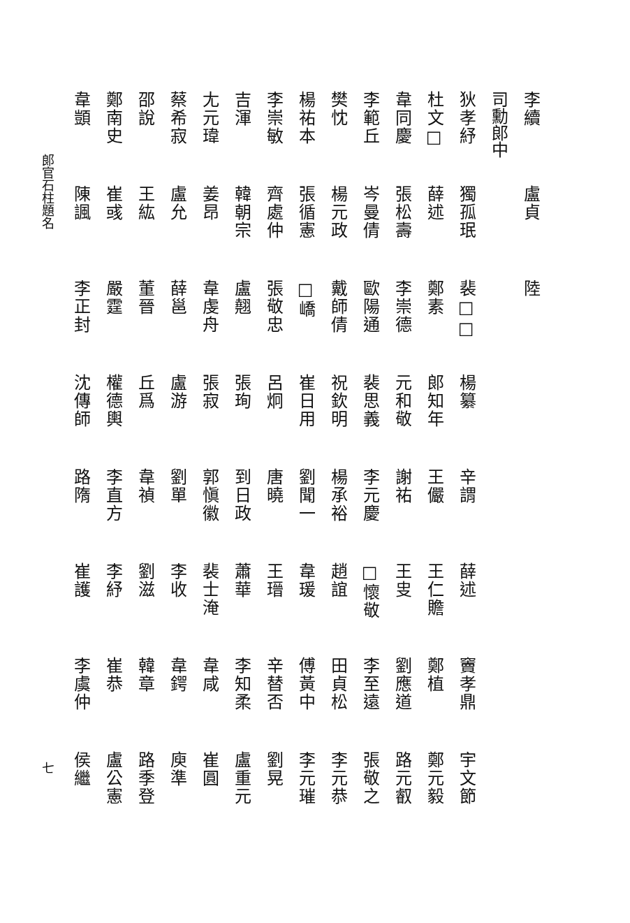李續 盧貞 陸
司勳郎中
狄孝紓 獨孤珉 裴□□楊纂 辛謂 薛述 竇孝鼎 宇文節
杜文□薛述 鄭素 郎知年 王儼 王仁贍 鄭植 鄭元毅
韋同慶 張松壽 李崇德 元和敬 謝祐 王㕜 劉應道 路元叡
李範丘 岑曼倩 歐陽通 裴思義 李元慶□懷敬 李至遠 張敬之
樊忱 楊元政 戴師倩 祝欽明 楊承裕 趙誼 田貞松 李元恭
楊祐本 張循憲□嶠 崔日用 劉聞一 韋瑗 傅黃中 李元璀
李崇敏 齊處仲 張敬忠 呂炯 唐曉 王瑨 辛替否 劉晃
吉渾 韓朝宗 盧翹 張珣 到日政 蕭華 李知柔 盧重元
尢元瑋 姜昂 韋虔舟 張寂 郭愼徽 裴士淹 韋咸 崔圓
蔡希寂 盧允 薛邕 盧游 劉單 李收 韋鍔 庾準
邵說 王紘 董晉 丘爲 韋禎 劉滋 韓章 路季登
鄭南史 崔彧 嚴霆 權德輿 李直方 李紓 崔恭 盧公憲
韋顗 陳諷 李正封 沈傳師 路隋 崔護 李虞仲 侯繼
郎官石柱題名 七